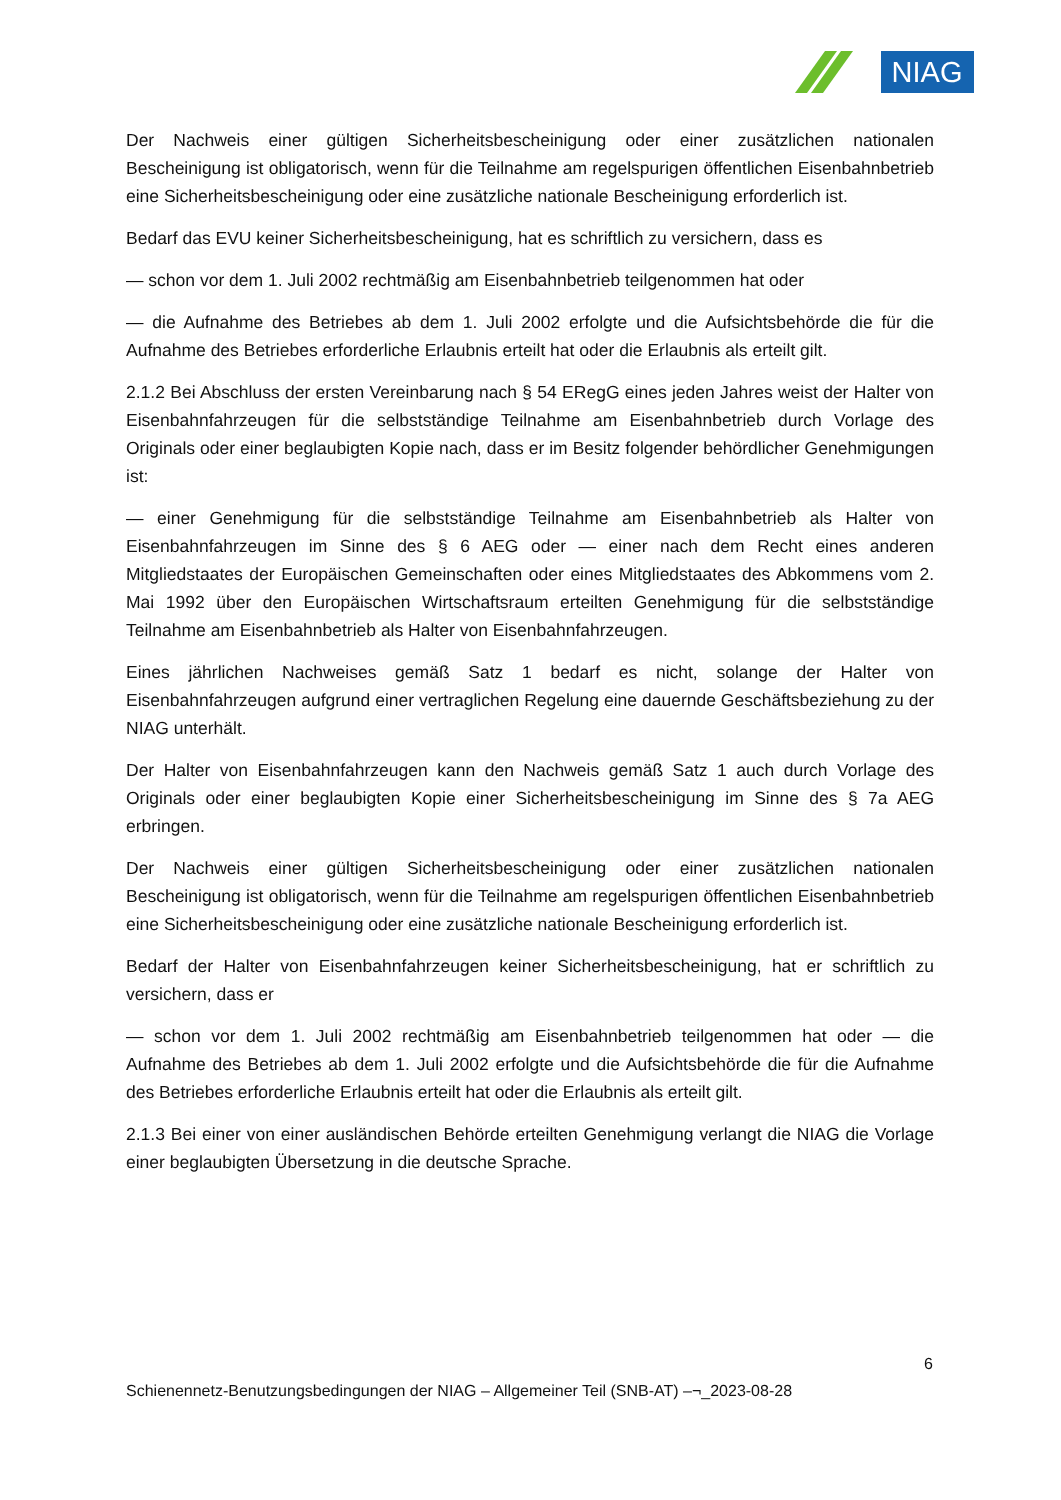NIAG
Der Nachweis einer gültigen Sicherheitsbescheinigung oder einer zusätzlichen nationalen Bescheinigung ist obligatorisch, wenn für die Teilnahme am regelspurigen öffentlichen Eisenbahnbetrieb eine Sicherheitsbescheinigung oder eine zusätzliche nationale Bescheinigung erforderlich ist.
Bedarf das EVU keiner Sicherheitsbescheinigung, hat es schriftlich zu versichern, dass es
— schon vor dem 1. Juli 2002 rechtmäßig am Eisenbahnbetrieb teilgenommen hat oder
— die Aufnahme des Betriebes ab dem 1. Juli 2002 erfolgte und die Aufsichtsbehörde die für die Aufnahme des Betriebes erforderliche Erlaubnis erteilt hat oder die Erlaubnis als erteilt gilt.
2.1.2 Bei Abschluss der ersten Vereinbarung nach § 54 ERegG eines jeden Jahres weist der Halter von Eisenbahnfahrzeugen für die selbstständige Teilnahme am Eisenbahnbetrieb durch Vorlage des Originals oder einer beglaubigten Kopie nach, dass er im Besitz folgender behördlicher Genehmigungen ist:
— einer Genehmigung für die selbstständige Teilnahme am Eisenbahnbetrieb als Halter von Eisenbahnfahrzeugen im Sinne des § 6 AEG oder — einer nach dem Recht eines anderen Mitgliedstaates der Europäischen Gemeinschaften oder eines Mitgliedstaates des Abkommens vom 2. Mai 1992 über den Europäischen Wirtschaftsraum erteilten Genehmigung für die selbstständige Teilnahme am Eisenbahnbetrieb als Halter von Eisenbahnfahrzeugen.
Eines jährlichen Nachweises gemäß Satz 1 bedarf es nicht, solange der Halter von Eisenbahnfahrzeugen aufgrund einer vertraglichen Regelung eine dauernde Geschäftsbeziehung zu der NIAG unterhält.
Der Halter von Eisenbahnfahrzeugen kann den Nachweis gemäß Satz 1 auch durch Vorlage des Originals oder einer beglaubigten Kopie einer Sicherheitsbescheinigung im Sinne des § 7a AEG erbringen.
Der Nachweis einer gültigen Sicherheitsbescheinigung oder einer zusätzlichen nationalen Bescheinigung ist obligatorisch, wenn für die Teilnahme am regelspurigen öffentlichen Eisenbahnbetrieb eine Sicherheitsbescheinigung oder eine zusätzliche nationale Bescheinigung erforderlich ist.
Bedarf der Halter von Eisenbahnfahrzeugen keiner Sicherheitsbescheinigung, hat er schriftlich zu versichern, dass er
— schon vor dem 1. Juli 2002 rechtmäßig am Eisenbahnbetrieb teilgenommen hat oder — die Aufnahme des Betriebes ab dem 1. Juli 2002 erfolgte und die Aufsichtsbehörde die für die Aufnahme des Betriebes erforderliche Erlaubnis erteilt hat oder die Erlaubnis als erteilt gilt.
2.1.3 Bei einer von einer ausländischen Behörde erteilten Genehmigung verlangt die NIAG die Vorlage einer beglaubigten Übersetzung in die deutsche Sprache.
6
Schienennetz-Benutzungsbedingungen der NIAG – Allgemeiner Teil (SNB-AT) –¬_2023-08-28